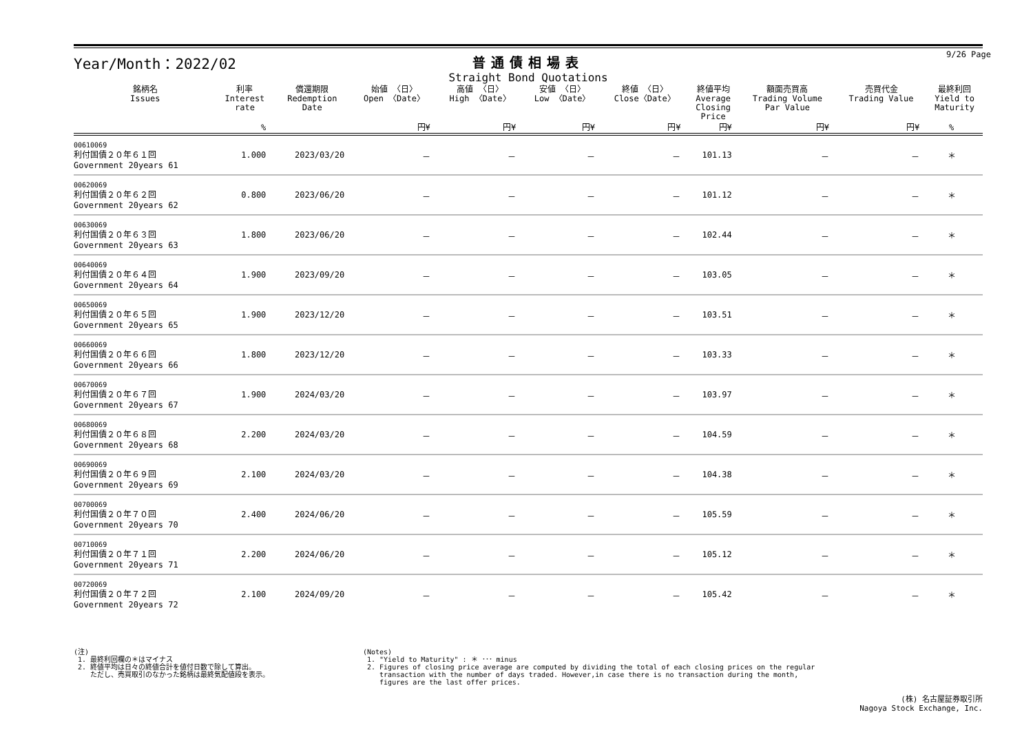Year/Month：2022/02 普通債相場表
Straight Bond Quotations
9/26 Page
| 銘柄名 Issues | 利率 Interest rate | 償還期限 Redemption Date | 始値 〈日〉 Open 〈Date〉 | 高値 〈日〉 High 〈Date〉 | 安値 〈日〉 Low 〈Date〉 | 終値 〈日〉 Close〈Date〉 | 終値平均 Average Closing Price | 額面売買高 Trading Volume Par Value | 売買代金 Trading Value | 最終利回 Yield to Maturity |
| --- | --- | --- | --- | --- | --- | --- | --- | --- | --- | --- |
| | % | | 円¥ | 円¥ | 円¥ | 円¥ | 円¥ | 円¥ | 円¥ | % |
| 00610069 利付国債２０年６１回 Government 20years 61 | 1.000 | 2023/03/20 | － | － | － | － | 101.13 | － | － | ＊ |
| 00620069 利付国債２０年６２回 Government 20years 62 | 0.800 | 2023/06/20 | － | － | － | － | 101.12 | － | － | ＊ |
| 00630069 利付国債２０年６３回 Government 20years 63 | 1.800 | 2023/06/20 | － | － | － | － | 102.44 | － | － | ＊ |
| 00640069 利付国債２０年６４回 Government 20years 64 | 1.900 | 2023/09/20 | － | － | － | － | 103.05 | － | － | ＊ |
| 00650069 利付国債２０年６５回 Government 20years 65 | 1.900 | 2023/12/20 | － | － | － | － | 103.51 | － | － | ＊ |
| 00660069 利付国債２０年６６回 Government 20years 66 | 1.800 | 2023/12/20 | － | － | － | － | 103.33 | － | － | ＊ |
| 00670069 利付国債２０年６７回 Government 20years 67 | 1.900 | 2024/03/20 | － | － | － | － | 103.97 | － | － | ＊ |
| 00680069 利付国債２０年６８回 Government 20years 68 | 2.200 | 2024/03/20 | － | － | － | － | 104.59 | － | － | ＊ |
| 00690069 利付国債２０年６９回 Government 20years 69 | 2.100 | 2024/03/20 | － | － | － | － | 104.38 | － | － | ＊ |
| 00700069 利付国債２０年７０回 Government 20years 70 | 2.400 | 2024/06/20 | － | － | － | － | 105.59 | － | － | ＊ |
| 00710069 利付国債２０年７１回 Government 20years 71 | 2.200 | 2024/06/20 | － | － | － | － | 105.12 | － | － | ＊ |
| 00720069 利付国債２０年７２回 Government 20years 72 | 2.100 | 2024/09/20 | － | － | － | － | 105.42 | － | － | ＊ |
(注)
1. 最終利回欄の＊はマイナス
2. 終値平均は日々の終値合計を値付日数で除して算出。
ただし、売買取引のなかった銘柄は最終気配値段を表示。
(Notes)
1. "Yield to Maturity" : ＊ ･･･ minus
2. Figures of closing price average are computed by dividing the total of each closing prices on the regular
transaction with the number of days traded. However,in case there is no transaction during the month,
figures are the last offer prices.
(株) 名古屋証券取引所
Nagoya Stock Exchange, Inc.